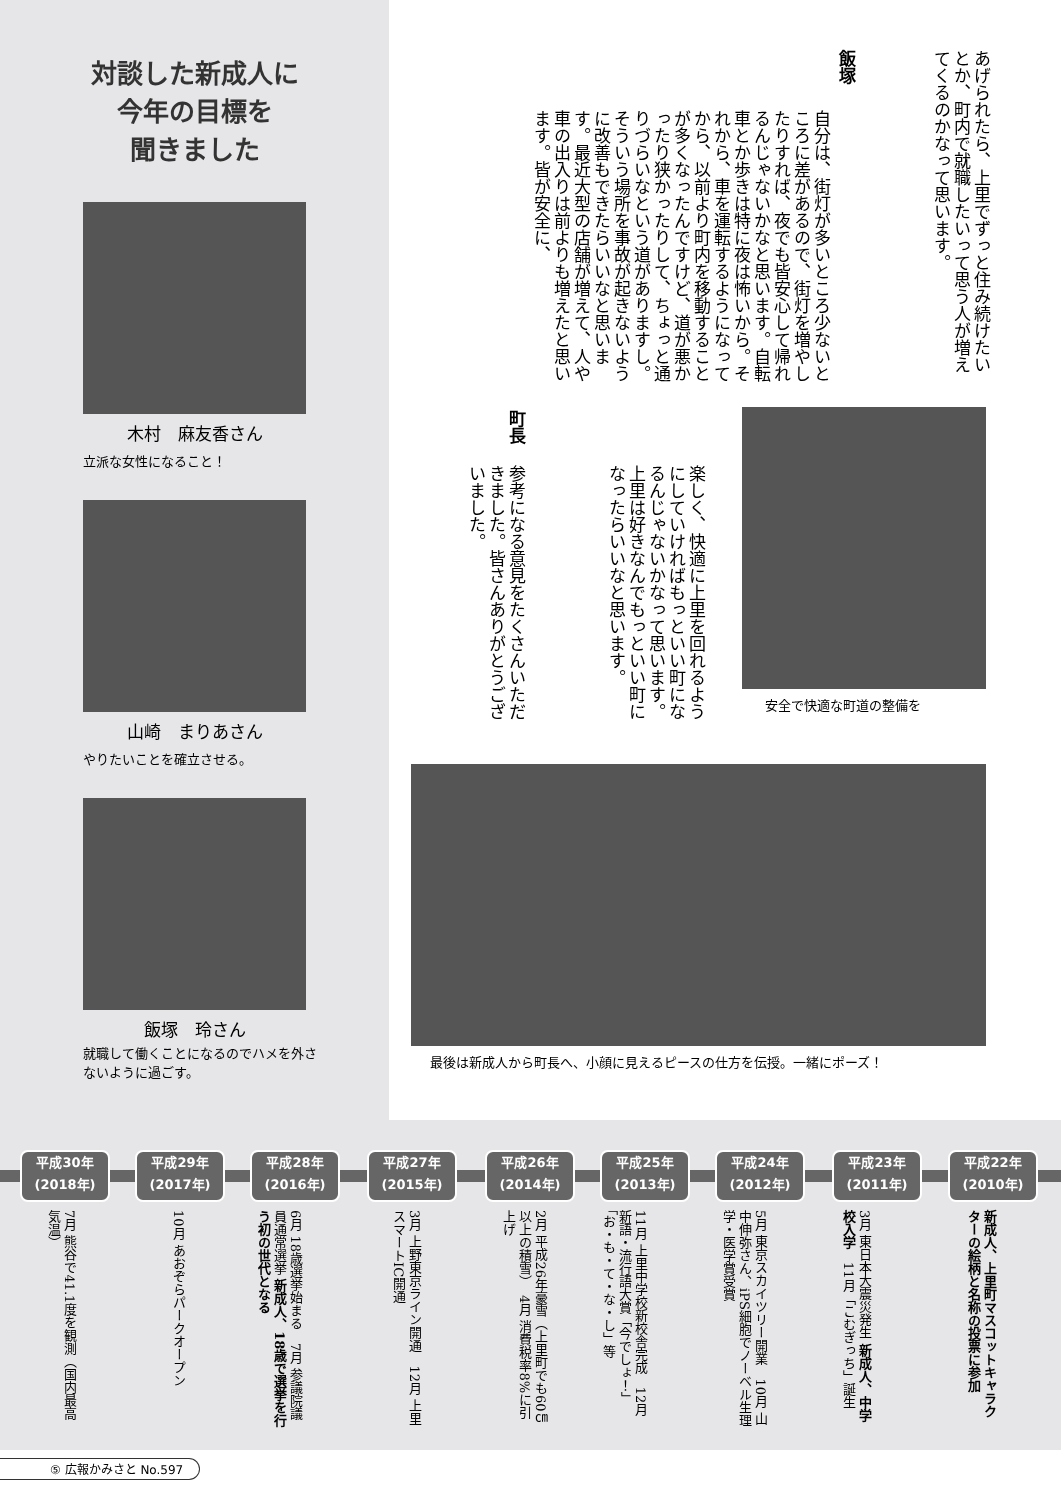対談した新成人に
今年の目標を
聞きました
木村　麻友香さん
立派な女性になること！
山崎　まりあさん
やりたいことを確立させる。
飯塚　玲さん
就職して働くことになるのでハメを外さないように過ごす。
あげられたら、上里でずっと住み続けたいとか、町内で就職したいって思う人が増えてくるのかなって思います。
飯塚
自分は、街灯が多いところ少ないところに差があるので、街灯を増やしたりすれば、夜でも皆安心して帰れるんじゃないかなと思います。自転車とか歩きは特に夜は怖いから。それから、車を運転するようになってから、以前より町内を移動することが多くなったんですけど、道が悪かったり狭かったりして、ちょっと通りづらいなという道がありますし。そういう場所を事故が起きないように改善もできたらいいなと思います。最近大型の店舗が増えて、人や車の出入りは前よりも増えたと思います。皆が安全に、
楽しく、快適に上里を回れるようにしていければもっといい町になるんじゃないかなって思います。上里は好きなんでもっといい町になったらいいなと思います。
町長
参考になる意見をたくさんいただきました。皆さんありがとうございました。
安全で快適な町道の整備を
最後は新成人から町長へ、小顔に見えるピースの仕方を伝授。一緒にポーズ！
平成30年
(2018年)
7月 熊谷で41.1度を観測（国内最高気温）
平成29年
(2017年)
10月 あおぞらパークオープン
平成28年
(2016年)
6月 18歳選挙始まる　7月 参議院議員通常選挙 新成人、18歳で選挙を行う初の世代となる
平成27年
(2015年)
3月 上野東京ライン開通　12月 上里スマートIC開通
平成26年
(2014年)
2月 平成26年豪雪（上里町でも60㎝以上の積雪）　4月 消費税率8%に引上げ
平成25年
(2013年)
11月 上里中学校新校舎完成　12月 新語・流行語大賞「今でしょ！」「お・も・て・な・し」等
平成24年
(2012年)
5月 東京スカイツリー開業　10月 山中伸弥さん、iPS細胞でノーベル生理学・医学賞受賞
平成23年
(2011年)
3月 東日本大震災発生 新成人、中学校入学　11月「こむぎっち」誕生
平成22年
(2010年)
新成人、上里町マスコットキャラクターの絵柄と名称の投票に参加
⑤ 広報かみさと No.597